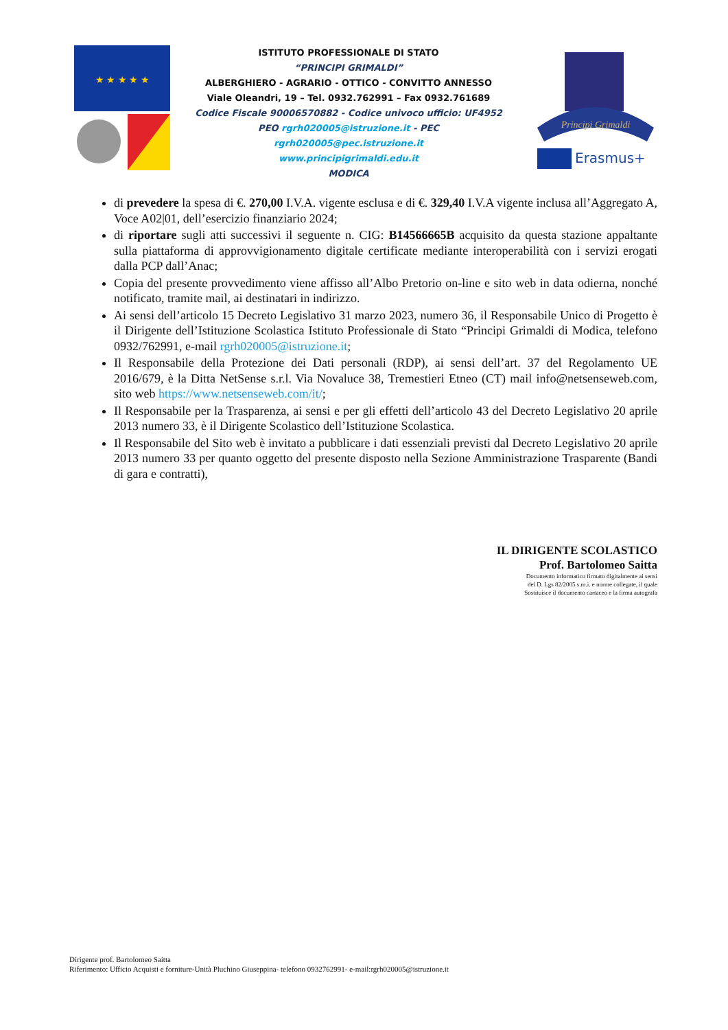★ ★ ★ ★ ★
ISTITUTO PROFESSIONALE DI STATO
“PRINCIPI GRIMALDI”
ALBERGHIERO - AGRARIO - OTTICO - CONVITTO ANNESSO
Viale Oleandri, 19 – Tel. 0932.762991 – Fax 0932.761689
Codice Fiscale 90006570882 - Codice univoco ufficio: UF4952
PEO rgrh020005@istruzione.it - PEC
rgrh020005@pec.istruzione.it
www.principigrimaldi.edu.it
MODICA
Principi Grimaldi
Erasmus+
di prevedere la spesa di €. 270,00 I.V.A. vigente esclusa e di €. 329,40 I.V.A vigente inclusa all’Aggregato A, Voce A02|01, dell’esercizio finanziario 2024;
di riportare sugli atti successivi il seguente n. CIG: B14566665B acquisito da questa stazione appaltante sulla piattaforma di approvvigionamento digitale certificate mediante interoperabilità con i servizi erogati dalla PCP dall’Anac;
Copia del presente provvedimento viene affisso all’Albo Pretorio on-line e sito web in data odierna, nonché notificato, tramite mail, ai destinatari in indirizzo.
Ai sensi dell’articolo 15 Decreto Legislativo 31 marzo 2023, numero 36, il Responsabile Unico di Progetto è il Dirigente dell’Istituzione Scolastica Istituto Professionale di Stato “Principi Grimaldi di Modica, telefono 0932/762991, e-mail rgrh020005@istruzione.it;
Il Responsabile della Protezione dei Dati personali (RDP), ai sensi dell’art. 37 del Regolamento UE 2016/679, è la Ditta NetSense s.r.l. Via Novaluce 38, Tremestieri Etneo (CT) mail info@netsenseweb.com, sito web https://www.netsenseweb.com/it/;
Il Responsabile per la Trasparenza, ai sensi e per gli effetti dell’articolo 43 del Decreto Legislativo 20 aprile 2013 numero 33, è il Dirigente Scolastico dell’Istituzione Scolastica.
Il Responsabile del Sito web è invitato a pubblicare i dati essenziali previsti dal Decreto Legislativo 20 aprile 2013 numero 33 per quanto oggetto del presente disposto nella Sezione Amministrazione Trasparente (Bandi di gara e contratti),
IL DIRIGENTE SCOLASTICO
Prof. Bartolomeo Saitta
Documento informatico firmato digitalmente ai sensi
del D. Lgs 82/2005 s.m.i. e norme collegate, il quale
Sostituisce il documento cartaceo e la firma autografa
Dirigente prof. Bartolomeo Saitta
Riferimento: Ufficio Acquisti e forniture-Unità Pluchino Giuseppina- telefono 0932762991- e-mail:rgrh020005@istruzione.it